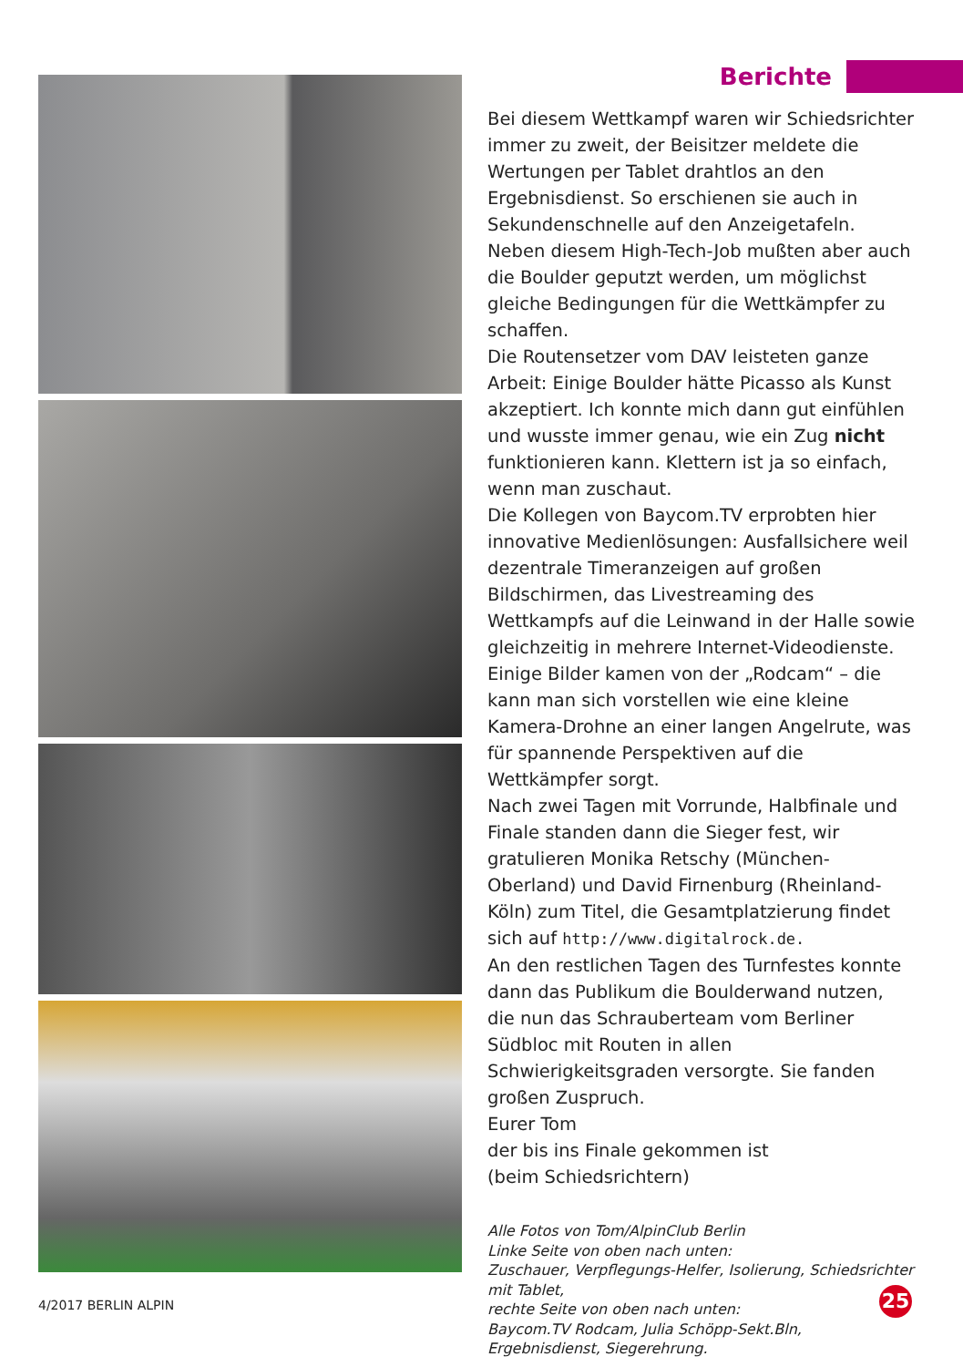Berichte
Bei diesem Wettkampf waren wir Schiedsrichter immer zu zweit, der Beisitzer meldete die Wertungen per Tablet drahtlos an den Ergebnisdienst. So erschienen sie auch in Sekundenschnelle auf den Anzeigetafeln. Neben diesem High-Tech-Job mußten aber auch die Boulder geputzt werden, um möglichst gleiche Bedingungen für die Wettkämpfer zu schaffen.
Die Routensetzer vom DAV leisteten ganze Arbeit: Einige Boulder hätte Picasso als Kunst akzeptiert. Ich konnte mich dann gut einfühlen und wusste immer genau, wie ein Zug nicht funktionieren kann. Klettern ist ja so einfach, wenn man zuschaut.
Die Kollegen von Baycom.TV erprobten hier innovative Medienlösungen: Ausfallsichere weil dezentrale Timeranzeigen auf großen Bildschirmen, das Livestreaming des Wettkampfs auf die Leinwand in der Halle sowie gleichzeitig in mehrere Internet-Videodienste. Einige Bilder kamen von der „Rodcam“ – die kann man sich vorstellen wie eine kleine Kamera-Drohne an einer langen Angelrute, was für spannende Perspektiven auf die Wettkämpfer sorgt.
Nach zwei Tagen mit Vorrunde, Halbfinale und Finale standen dann die Sieger fest, wir gratulieren Monika Retschy (München-Oberland) und David Firnenburg (Rheinland-Köln) zum Titel, die Gesamtplatzierung findet sich auf http://www.digitalrock.de.
An den restlichen Tagen des Turnfestes konnte dann das Publikum die Boulderwand nutzen, die nun das Schrauberteam vom Berliner Südbloc mit Routen in allen Schwierigkeitsgraden versorgte. Sie fanden großen Zuspruch.
Eurer Tom
der bis ins Finale gekommen ist
(beim Schiedsrichtern)
Alle Fotos von Tom/AlpinClub Berlin
Linke Seite von oben nach unten:
Zuschauer, Verpflegungs-Helfer, Isolierung, Schiedsrichter mit Tablet,
rechte Seite von oben nach unten:
Baycom.TV Rodcam, Julia Schöpp-Sekt.Bln, Ergebnisdienst, Siegerehrung.
4/2017 BERLIN ALPIN 25